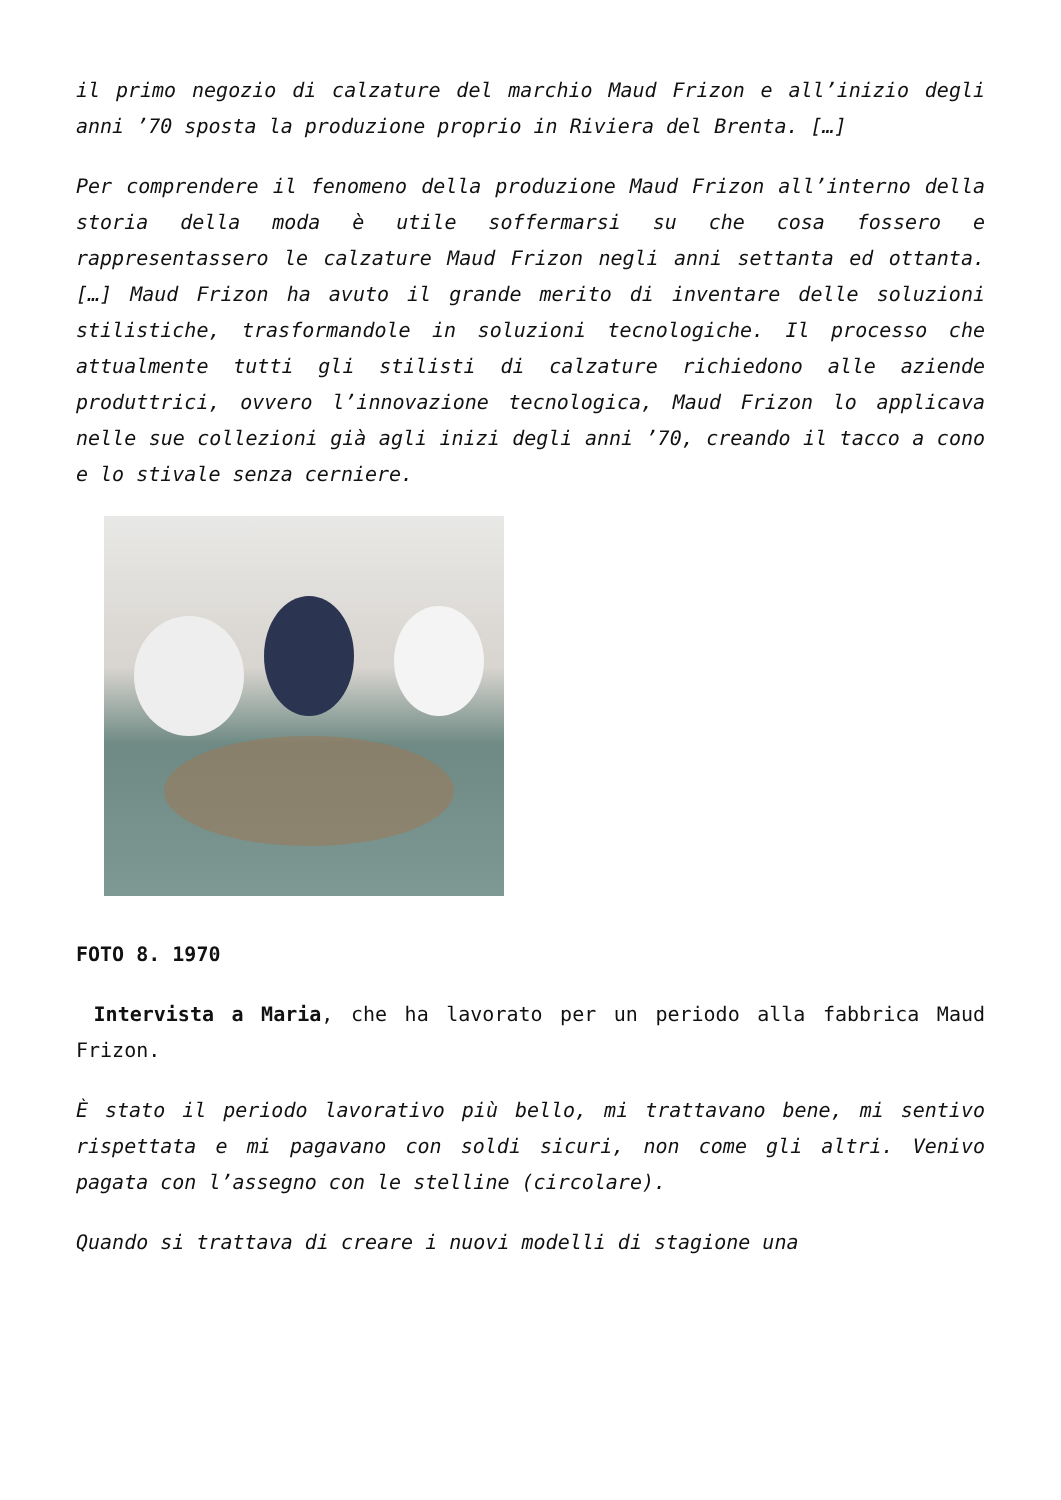il primo negozio di calzature del marchio Maud Frizon e all’inizio degli anni ’70 sposta la produzione proprio in Riviera del Brenta. […]
Per comprendere il fenomeno della produzione Maud Frizon all’interno della storia della moda è utile soffermarsi su che cosa fossero e rappresentassero le calzature Maud Frizon negli anni settanta ed ottanta. […] Maud Frizon ha avuto il grande merito di inventare delle soluzioni stilistiche, trasformandole in soluzioni tecnologiche. Il processo che attualmente tutti gli stilisti di calzature richiedono alle aziende produttrici, ovvero l’innovazione tecnologica, Maud Frizon lo applicava nelle sue collezioni già agli inizi degli anni ’70, creando il tacco a cono e lo stivale senza cerniere.
FOTO 8. 1970
Intervista a Maria, che ha lavorato per un periodo alla fabbrica Maud Frizon.
È stato il periodo lavorativo più bello, mi trattavano bene, mi sentivo rispettata e mi pagavano con soldi sicuri, non come gli altri. Venivo pagata con l’assegno con le stelline (circolare).
Quando si trattava di creare i nuovi modelli di stagione una